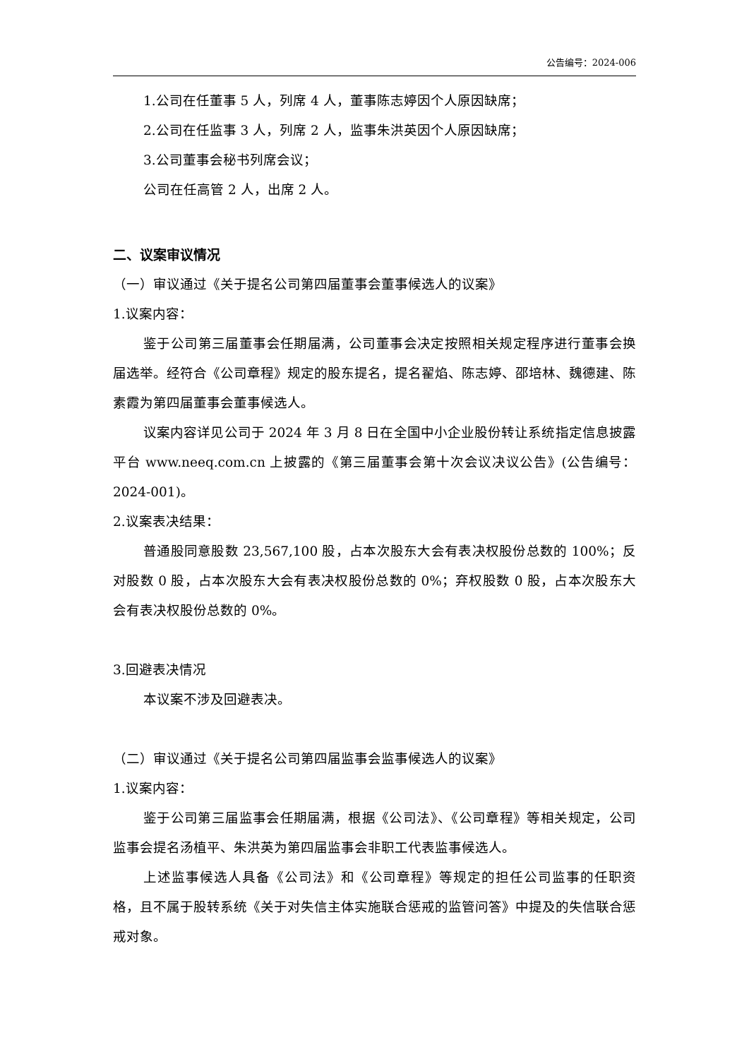公告编号：2024-006
1.公司在任董事 5 人，列席 4 人，董事陈志婷因个人原因缺席；
2.公司在任监事 3 人，列席 2 人，监事朱洪英因个人原因缺席；
3.公司董事会秘书列席会议；
公司在任高管 2 人，出席 2 人。
二、议案审议情况
（一）审议通过《关于提名公司第四届董事会董事候选人的议案》
1.议案内容：
鉴于公司第三届董事会任期届满，公司董事会决定按照相关规定程序进行董事会换届选举。经符合《公司章程》规定的股东提名，提名翟焰、陈志婷、邵培林、魏德建、陈素霞为第四届董事会董事候选人。
议案内容详见公司于 2024 年 3 月 8 日在全国中小企业股份转让系统指定信息披露平台 www.neeq.com.cn 上披露的《第三届董事会第十次会议决议公告》(公告编号：2024-001)。
2.议案表决结果：
普通股同意股数 23,567,100 股，占本次股东大会有表决权股份总数的 100%；反对股数 0 股，占本次股东大会有表决权股份总数的 0%；弃权股数 0 股，占本次股东大会有表决权股份总数的 0%。
3.回避表决情况
本议案不涉及回避表决。
（二）审议通过《关于提名公司第四届监事会监事候选人的议案》
1.议案内容：
鉴于公司第三届监事会任期届满，根据《公司法》、《公司章程》等相关规定，公司监事会提名汤植平、朱洪英为第四届监事会非职工代表监事候选人。
上述监事候选人具备《公司法》和《公司章程》等规定的担任公司监事的任职资格，且不属于股转系统《关于对失信主体实施联合惩戒的监管问答》中提及的失信联合惩戒对象。